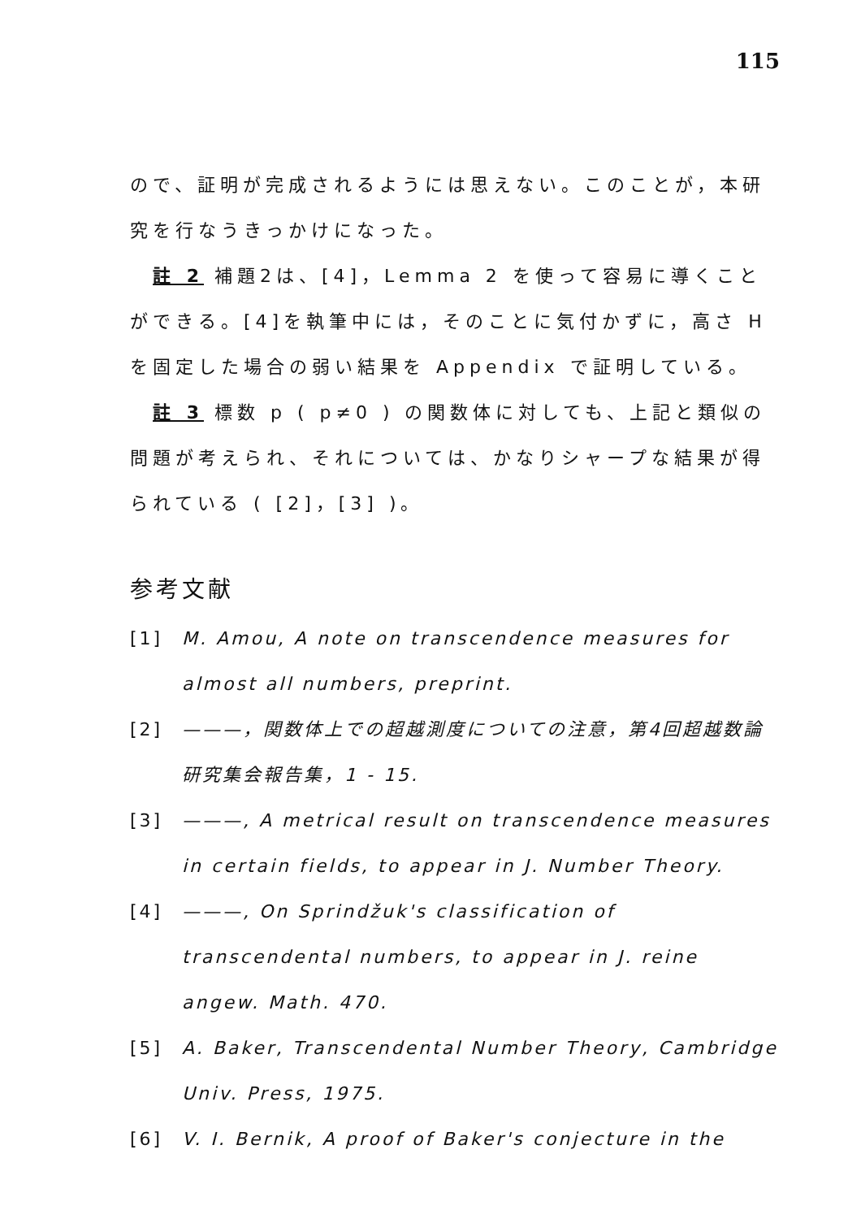115
ので、証明が完成されるようには思えない。このことが，本研究を行なうきっかけになった。
註 2 補題2は、[4]，Lemma 2 を使って容易に導くことができる。[4]を執筆中には，そのことに気付かずに，高さ H を固定した場合の弱い結果を Appendix で証明している。
註 3 標数 p ( p≠0 ) の関数体に対しても、上記と類似の問題が考えられ、それについては、かなりシャープな結果が得られている ( [2]，[3] )。
参考文献
[1] M. Amou, A note on transcendence measures for almost all numbers, preprint.
[2] ———，関数体上での超越測度についての注意，第4回超越数論研究集会報告集，1 - 15.
[3] ———, A metrical result on transcendence measures in certain fields, to appear in J. Number Theory.
[4] ———, On Sprindžuk's classification of transcendental numbers, to appear in J. reine angew. Math. 470.
[5] A. Baker, Transcendental Number Theory, Cambridge Univ. Press, 1975.
[6] V. I. Bernik, A proof of Baker's conjecture in the